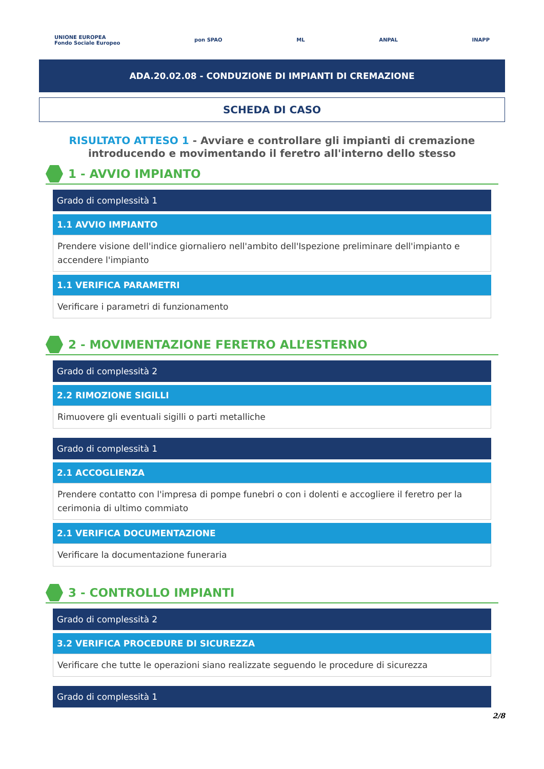UNIONE EUROPEA
Fondo Sociale Europeo pon SPAO ML ANPAL INAPP
ADA.20.02.08 - CONDUZIONE DI IMPIANTI DI CREMAZIONE
SCHEDA DI CASO
RISULTATO ATTESO 1 - Avviare e controllare gli impianti di cremazione introducendo e movimentando il feretro all'interno dello stesso
1 - AVVIO IMPIANTO
Grado di complessità 1
1.1 AVVIO IMPIANTO
Prendere visione dell'indice giornaliero nell'ambito dell'Ispezione preliminare dell'impianto e accendere l'impianto
1.1 VERIFICA PARAMETRI
Verificare i parametri di funzionamento
2 - MOVIMENTAZIONE FERETRO ALL’ESTERNO
Grado di complessità 2
2.2 RIMOZIONE SIGILLI
Rimuovere gli eventuali sigilli o parti metalliche
Grado di complessità 1
2.1 ACCOGLIENZA
Prendere contatto con l'impresa di pompe funebri o con i dolenti e accogliere il feretro per la cerimonia di ultimo commiato
2.1 VERIFICA DOCUMENTAZIONE
Verificare la documentazione funeraria
3 - CONTROLLO IMPIANTI
Grado di complessità 2
3.2 VERIFICA PROCEDURE DI SICUREZZA
Verificare che tutte le operazioni siano realizzate seguendo le procedure di sicurezza
Grado di complessità 1
2/8